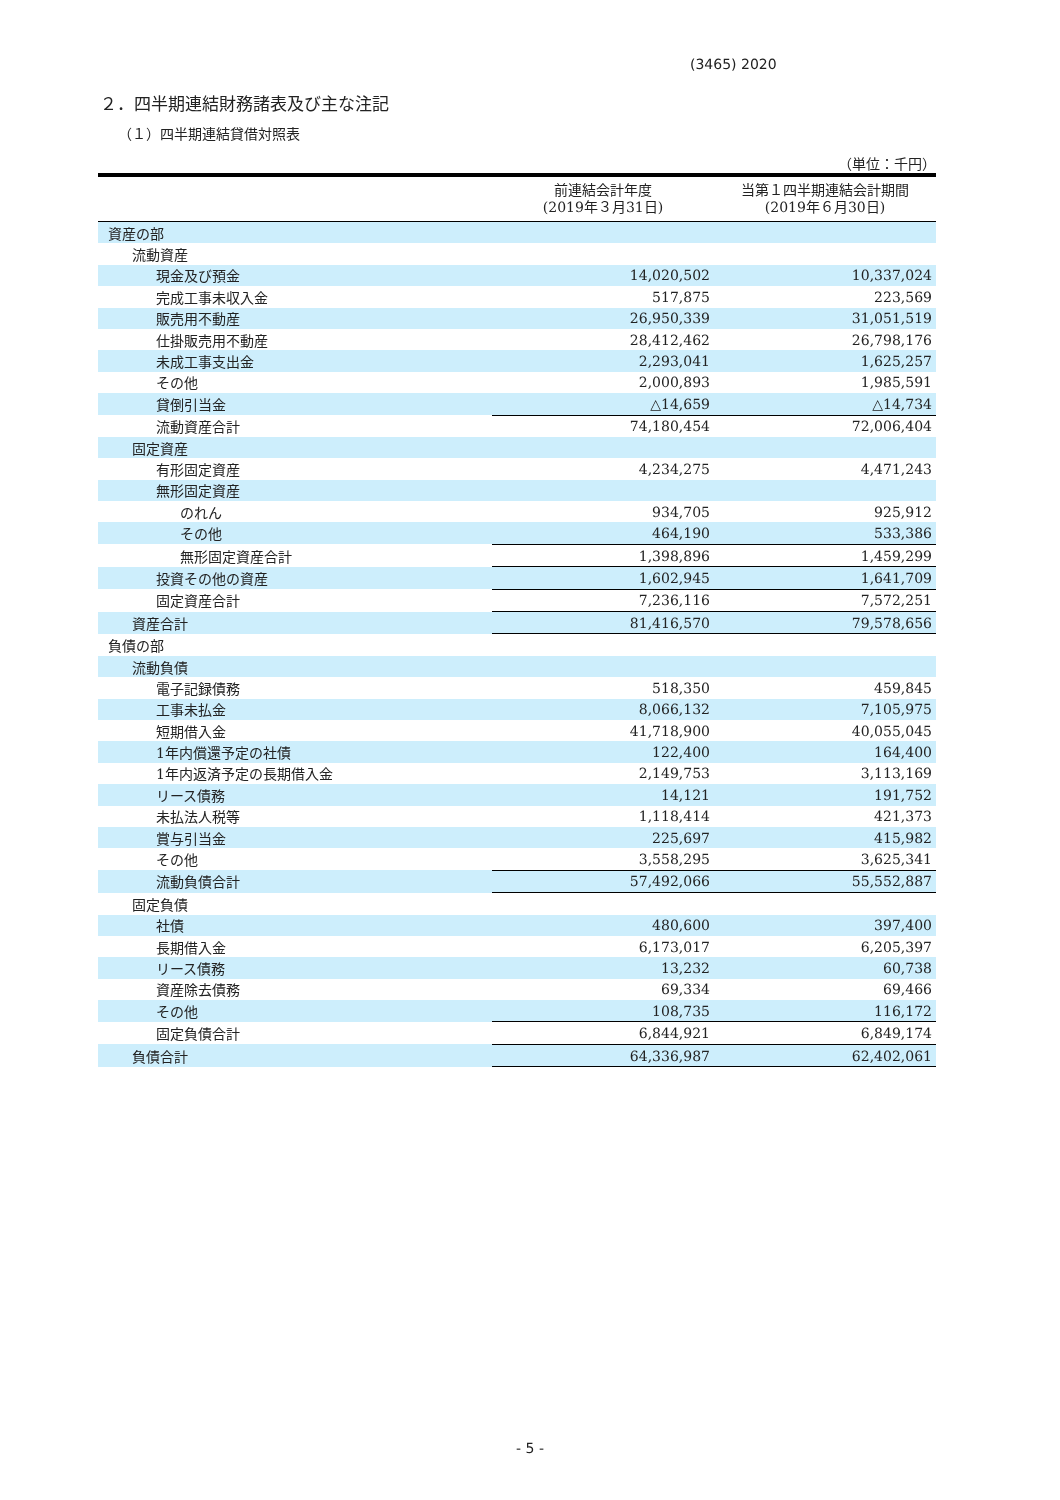(3465) 2020
２．四半期連結財務諸表及び主な注記
（１）四半期連結貸借対照表
（単位：千円）
| | 前連結会計年度 (2019年３月31日) | 当第１四半期連結会計期間 (2019年６月30日) |
| --- | --- | --- |
| 資産の部 | | |
| 流動資産 | | |
| 現金及び預金 | 14,020,502 | 10,337,024 |
| 完成工事未収入金 | 517,875 | 223,569 |
| 販売用不動産 | 26,950,339 | 31,051,519 |
| 仕掛販売用不動産 | 28,412,462 | 26,798,176 |
| 未成工事支出金 | 2,293,041 | 1,625,257 |
| その他 | 2,000,893 | 1,985,591 |
| 貸倒引当金 | △14,659 | △14,734 |
| 流動資産合計 | 74,180,454 | 72,006,404 |
| 固定資産 | | |
| 有形固定資産 | 4,234,275 | 4,471,243 |
| 無形固定資産 | | |
| のれん | 934,705 | 925,912 |
| その他 | 464,190 | 533,386 |
| 無形固定資産合計 | 1,398,896 | 1,459,299 |
| 投資その他の資産 | 1,602,945 | 1,641,709 |
| 固定資産合計 | 7,236,116 | 7,572,251 |
| 資産合計 | 81,416,570 | 79,578,656 |
| 負債の部 | | |
| 流動負債 | | |
| 電子記録債務 | 518,350 | 459,845 |
| 工事未払金 | 8,066,132 | 7,105,975 |
| 短期借入金 | 41,718,900 | 40,055,045 |
| 1年内償還予定の社債 | 122,400 | 164,400 |
| 1年内返済予定の長期借入金 | 2,149,753 | 3,113,169 |
| リース債務 | 14,121 | 191,752 |
| 未払法人税等 | 1,118,414 | 421,373 |
| 賞与引当金 | 225,697 | 415,982 |
| その他 | 3,558,295 | 3,625,341 |
| 流動負債合計 | 57,492,066 | 55,552,887 |
| 固定負債 | | |
| 社債 | 480,600 | 397,400 |
| 長期借入金 | 6,173,017 | 6,205,397 |
| リース債務 | 13,232 | 60,738 |
| 資産除去債務 | 69,334 | 69,466 |
| その他 | 108,735 | 116,172 |
| 固定負債合計 | 6,844,921 | 6,849,174 |
| 負債合計 | 64,336,987 | 62,402,061 |
- 5 -